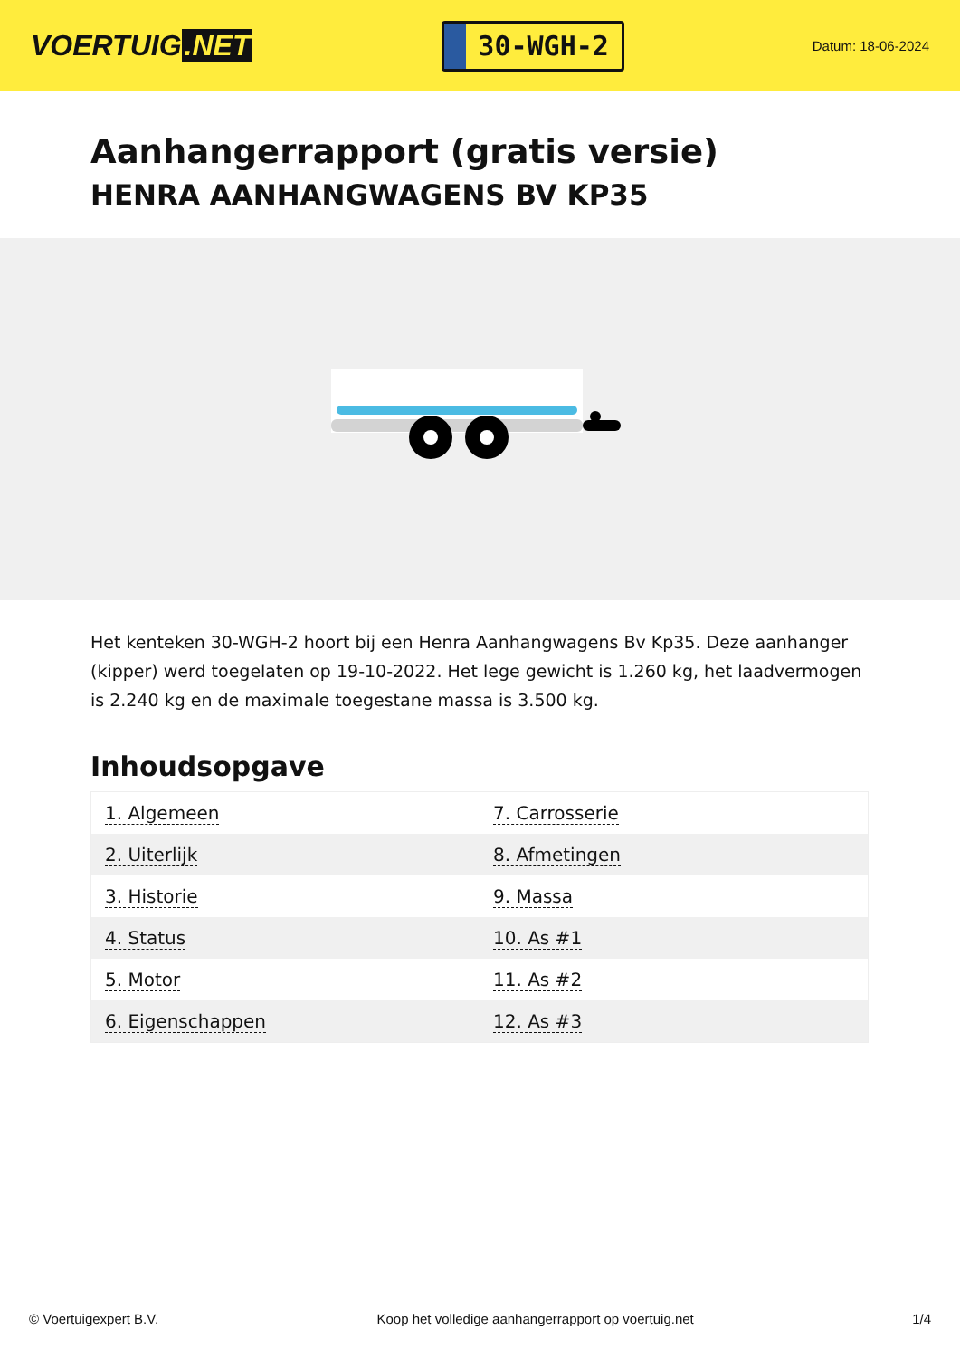VOERTUIG.NET
30-WGH-2
Datum: 18-06-2024
Aanhangerrapport (gratis versie)
HENRA AANHANGWAGENS BV KP35
Het kenteken 30-WGH-2 hoort bij een Henra Aanhangwagens Bv Kp35. Deze aanhanger (kipper) werd toegelaten op 19-10-2022. Het lege gewicht is 1.260 kg, het laadvermogen is 2.240 kg en de maximale toegestane massa is 3.500 kg.
Inhoudsopgave
| 1. Algemeen | 7. Carrosserie |
| 2. Uiterlijk | 8. Afmetingen |
| 3. Historie | 9. Massa |
| 4. Status | 10. As #1 |
| 5. Motor | 11. As #2 |
| 6. Eigenschappen | 12. As #3 |
© Voertuigexpert B.V. Koop het volledige aanhangerrapport op voertuig.net 1/4